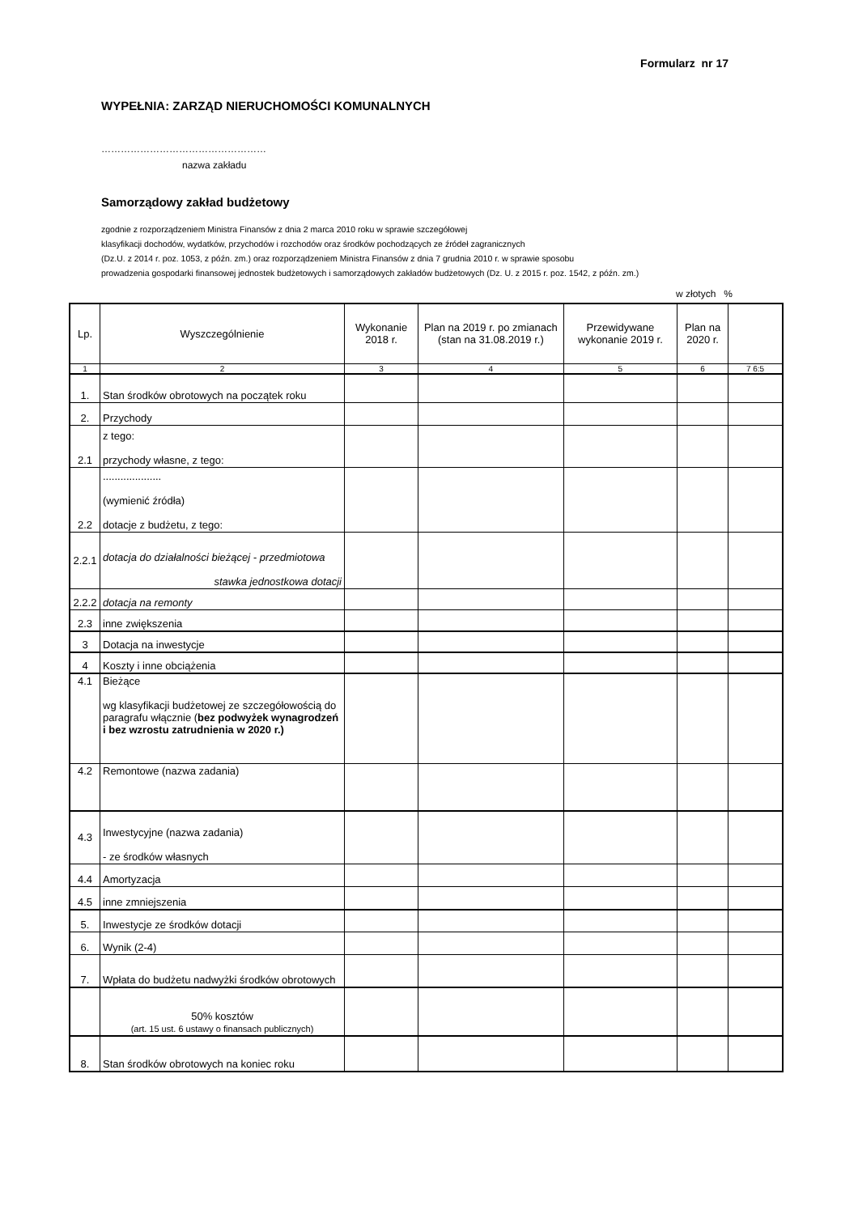Formularz nr 17
WYPEŁNIA: ZARZĄD NIERUCHOMOŚCI KOMUNALNYCH
……………………………………………
nazwa zakładu
Samorządowy zakład budżetowy
zgodnie z rozporządzeniem Ministra Finansów z dnia 2 marca 2010 roku w sprawie szczegółowej
klasyfikacji dochodów, wydatków, przychodów i rozchodów oraz środków pochodzących ze źródeł zagranicznych
(Dz.U. z 2014 r. poz. 1053, z późn. zm.) oraz rozporządzeniem Ministra Finansów z dnia 7 grudnia 2010 r. w sprawie sposobu
prowadzenia gospodarki finansowej jednostek budżetowych i samorządowych zakładów budżetowych (Dz. U. z 2015 r. poz. 1542, z późn. zm.)
w złotych %
| Lp. | Wyszczególnienie | Wykonanie 2018 r. | Plan na 2019 r. po zmianach (stan na 31.08.2019 r.) | Przewidywane wykonanie 2019 r. | Plan na 2020 r. | |
| --- | --- | --- | --- | --- | --- | --- |
| 1 | 2 | 3 | 4 | 5 | 6 | 7 6:5 |
| 1. | Stan środków obrotowych na początek roku | | | | | |
| 2. | Przychody | | | | | |
| 2.1 | z tego: przychody własne, z tego: | | | | | |
| 2.2 | .................... (wymienić źródła) dotacje z budżetu, z tego: | | | | | |
| 2.2.1 | dotacja do działalności bieżącej - przedmiotowa stawka jednostkowa dotacji | | | | | |
| 2.2.2 | dotacja na remonty | | | | | |
| 2.3 | inne zwiększenia | | | | | |
| 3 | Dotacja na inwestycje | | | | | |
| 4 | Koszty i inne obciążenia | | | | | |
| 4.1 | Bieżące wg klasyfikacji budżetowej ze szczegółowością do paragrafu włącznie ( bez podwyżek wynagrodzeń i bez wzrostu zatrudnienia w 2020 r.) | | | | | |
| 4.2 | Remontowe (nazwa zadania) | | | | | |
| 4.3 | Inwestycyjne (nazwa zadania) - ze środków własnych | | | | | |
| 4.4 | Amortyzacja | | | | | |
| 4.5 | inne zmniejszenia | | | | | |
| 5. | Inwestycje ze środków dotacji | | | | | |
| 6. | Wynik (2-4) | | | | | |
| 7. | Wpłata do budżetu nadwyżki środków obrotowych | | | | | |
| | 50% kosztów (art. 15 ust. 6 ustawy o finansach publicznych) | | | | | |
| 8. | Stan środków obrotowych na koniec roku | | | | | |